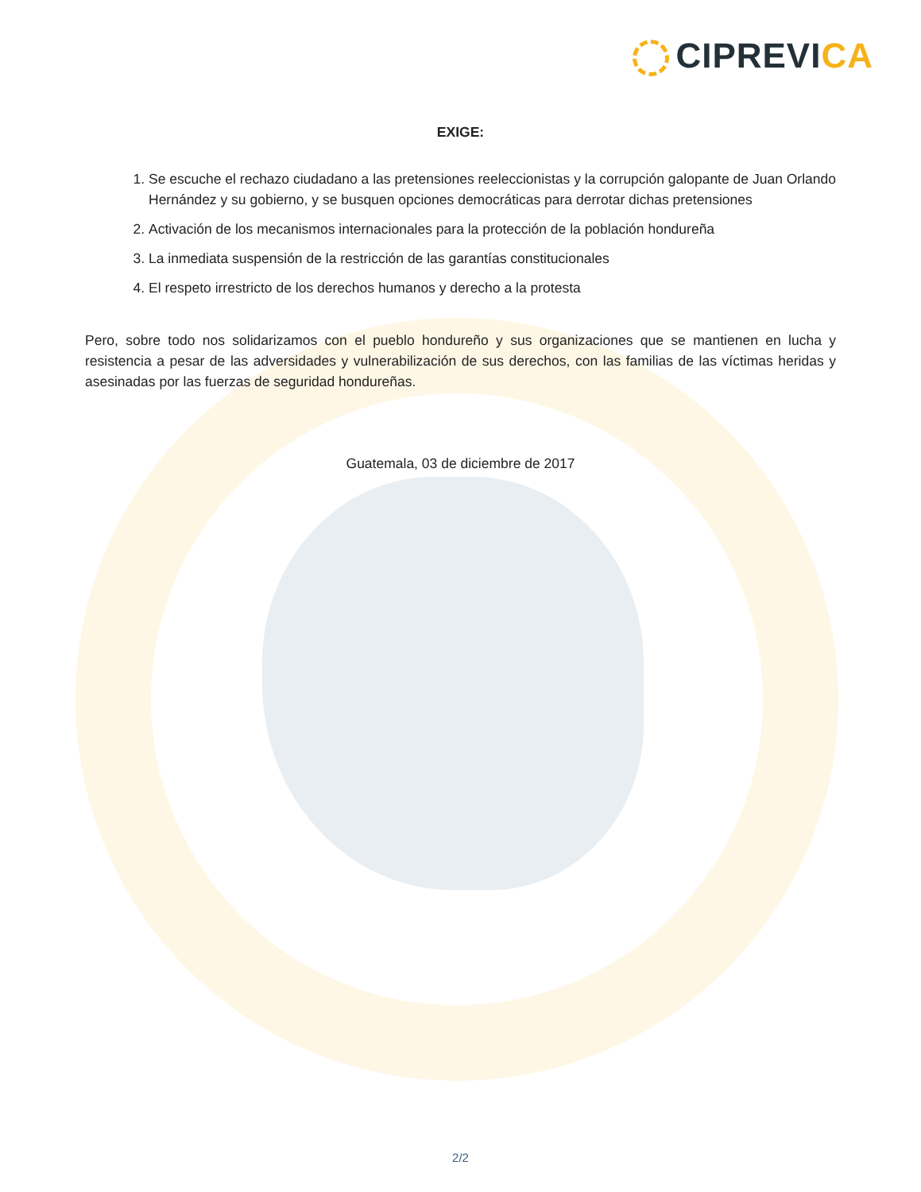CIPREVICA
EXIGE:
1. Se escuche el rechazo ciudadano a las pretensiones reeleccionistas y la corrupción galopante de Juan Orlando Hernández y su gobierno, y se busquen opciones democráticas para derrotar dichas pretensiones
2. Activación de los mecanismos internacionales para la protección de la población hondureña
3. La inmediata suspensión de la restricción de las garantías constitucionales
4. El respeto irrestricto de los derechos humanos y derecho a la protesta
Pero, sobre todo nos solidarizamos con el pueblo hondureño y sus organizaciones que se mantienen en lucha y resistencia a pesar de las adversidades y vulnerabilización de sus derechos, con las familias de las víctimas heridas y asesinadas por las fuerzas de seguridad hondureñas.
Guatemala, 03 de diciembre de 2017
2/2